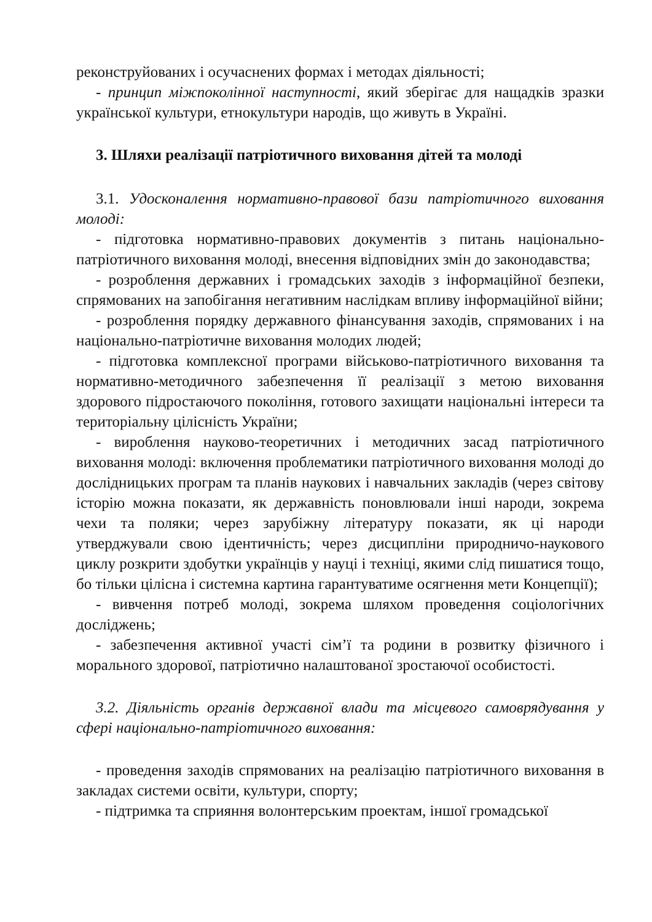реконструйованих і осучаснених формах і методах діяльності;
- принцип міжпоколінної наступності, який зберігає для нащадків зразки української культури, етнокультури народів, що живуть в Україні.
3. Шляхи реалізації патріотичного виховання дітей та молоді
3.1. Удосконалення нормативно-правової бази патріотичного виховання молоді:
- підготовка нормативно-правових документів з питань національно-патріотичного виховання молоді, внесення відповідних змін до законодавства;
- розроблення державних і громадських заходів з інформаційної безпеки, спрямованих на запобігання негативним наслідкам впливу інформаційної війни;
- розроблення порядку державного фінансування заходів, спрямованих і на національно-патріотичне виховання молодих людей;
- підготовка комплексної програми військово-патріотичного виховання та нормативно-методичного забезпечення її реалізації з метою виховання здорового підростаючого покоління, готового захищати національні інтереси та територіальну цілісність України;
- вироблення науково-теоретичних і методичних засад патріотичного виховання молоді: включення проблематики патріотичного виховання молоді до дослідницьких програм та планів наукових і навчальних закладів (через світову історію можна показати, як державність поновлювали інші народи, зокрема чехи та поляки; через зарубіжну літературу показати, як ці народи утверджували свою ідентичність; через дисципліни природничо-наукового циклу розкрити здобутки українців у науці і техніці, якими слід пишатися тощо, бо тільки цілісна і системна картина гарантуватиме осягнення мети Концепції);
- вивчення потреб молоді, зокрема шляхом проведення соціологічних досліджень;
- забезпечення активної участі сім’ї та родини в розвитку фізичного і морального здорової, патріотично налаштованої зростаючої особистості.
3.2. Діяльність органів державної влади та місцевого самоврядування у сфері національно-патріотичного виховання:
- проведення заходів спрямованих на реалізацію патріотичного виховання в закладах системи освіти, культури, спорту;
- підтримка та сприяння волонтерським проектам, іншої громадської